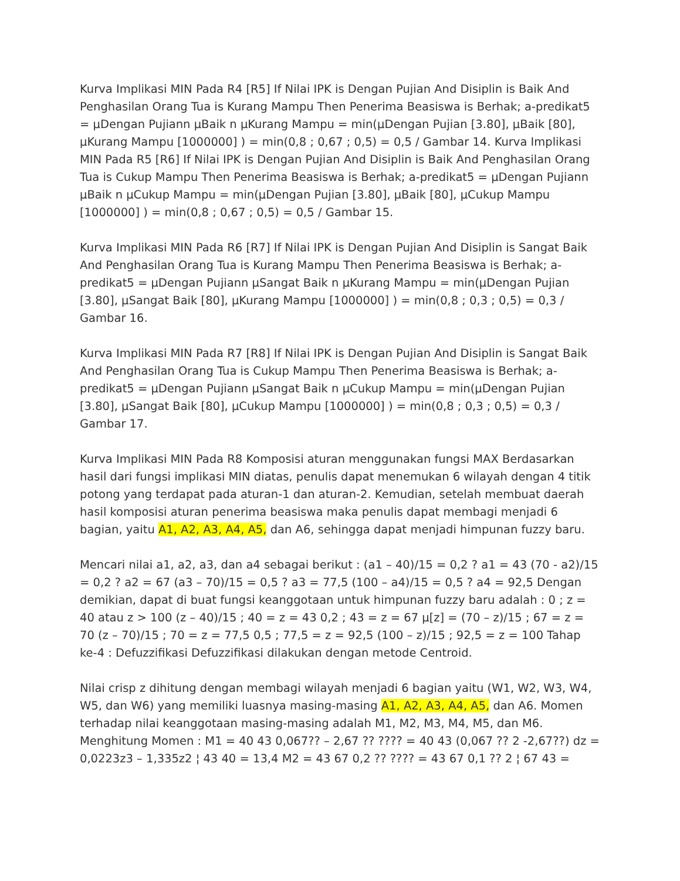Kurva Implikasi MIN Pada R4 [R5] If Nilai IPK is Dengan Pujian And Disiplin is Baik And Penghasilan Orang Tua is Kurang Mampu Then Penerima Beasiswa is Berhak; a-predikat5 = µDengan Pujiann µBaik n µKurang Mampu = min(µDengan Pujian [3.80], µBaik [80], µKurang Mampu [1000000] ) = min(0,8 ; 0,67 ; 0,5) = 0,5 / Gambar 14. Kurva Implikasi MIN Pada R5 [R6] If Nilai IPK is Dengan Pujian And Disiplin is Baik And Penghasilan Orang Tua is Cukup Mampu Then Penerima Beasiswa is Berhak; a-predikat5 = µDengan Pujiann µBaik n µCukup Mampu = min(µDengan Pujian [3.80], µBaik [80], µCukup Mampu [1000000] ) = min(0,8 ; 0,67 ; 0,5) = 0,5 / Gambar 15.
Kurva Implikasi MIN Pada R6 [R7] If Nilai IPK is Dengan Pujian And Disiplin is Sangat Baik And Penghasilan Orang Tua is Kurang Mampu Then Penerima Beasiswa is Berhak; a-predikat5 = µDengan Pujiann µSangat Baik n µKurang Mampu = min(µDengan Pujian [3.80], µSangat Baik [80], µKurang Mampu [1000000] ) = min(0,8 ; 0,3 ; 0,5) = 0,3 / Gambar 16.
Kurva Implikasi MIN Pada R7 [R8] If Nilai IPK is Dengan Pujian And Disiplin is Sangat Baik And Penghasilan Orang Tua is Cukup Mampu Then Penerima Beasiswa is Berhak; a-predikat5 = µDengan Pujiann µSangat Baik n µCukup Mampu = min(µDengan Pujian [3.80], µSangat Baik [80], µCukup Mampu [1000000] ) = min(0,8 ; 0,3 ; 0,5) = 0,3 / Gambar 17.
Kurva Implikasi MIN Pada R8 Komposisi aturan menggunakan fungsi MAX Berdasarkan hasil dari fungsi implikasi MIN diatas, penulis dapat menemukan 6 wilayah dengan 4 titik potong yang terdapat pada aturan-1 dan aturan-2. Kemudian, setelah membuat daerah hasil komposisi aturan penerima beasiswa maka penulis dapat membagi menjadi 6 bagian, yaitu A1, A2, A3, A4, A5, dan A6, sehingga dapat menjadi himpunan fuzzy baru.
Mencari nilai a1, a2, a3, dan a4 sebagai berikut : (a1 – 40)/15 = 0,2 ? a1 = 43 (70 - a2)/15 = 0,2 ? a2 = 67 (a3 – 70)/15 = 0,5 ? a3 = 77,5 (100 – a4)/15 = 0,5 ? a4 = 92,5 Dengan demikian, dapat di buat fungsi keanggotaan untuk himpunan fuzzy baru adalah : 0 ; z = 40 atau z > 100 (z – 40)/15 ; 40 = z = 43 0,2 ; 43 = z = 67 µ[z] = (70 – z)/15 ; 67 = z = 70 (z – 70)/15 ; 70 = z = 77,5 0,5 ; 77,5 = z = 92,5 (100 – z)/15 ; 92,5 = z = 100 Tahap ke-4 : Defuzzifikasi Defuzzifikasi dilakukan dengan metode Centroid.
Nilai crisp z dihitung dengan membagi wilayah menjadi 6 bagian yaitu (W1, W2, W3, W4, W5, dan W6) yang memiliki luasnya masing-masing A1, A2, A3, A4, A5, dan A6. Momen terhadap nilai keanggotaan masing-masing adalah M1, M2, M3, M4, M5, dan M6. Menghitung Momen : M1 = 40 43 0,067?? – 2,67 ?? ???? = 40 43 (0,067 ?? 2 -2,67??) dz = 0,0223z3 – 1,335z2 ¦ 43 40 = 13,4 M2 = 43 67 0,2 ?? ???? = 43 67 0,1 ?? 2 ¦ 67 43 =